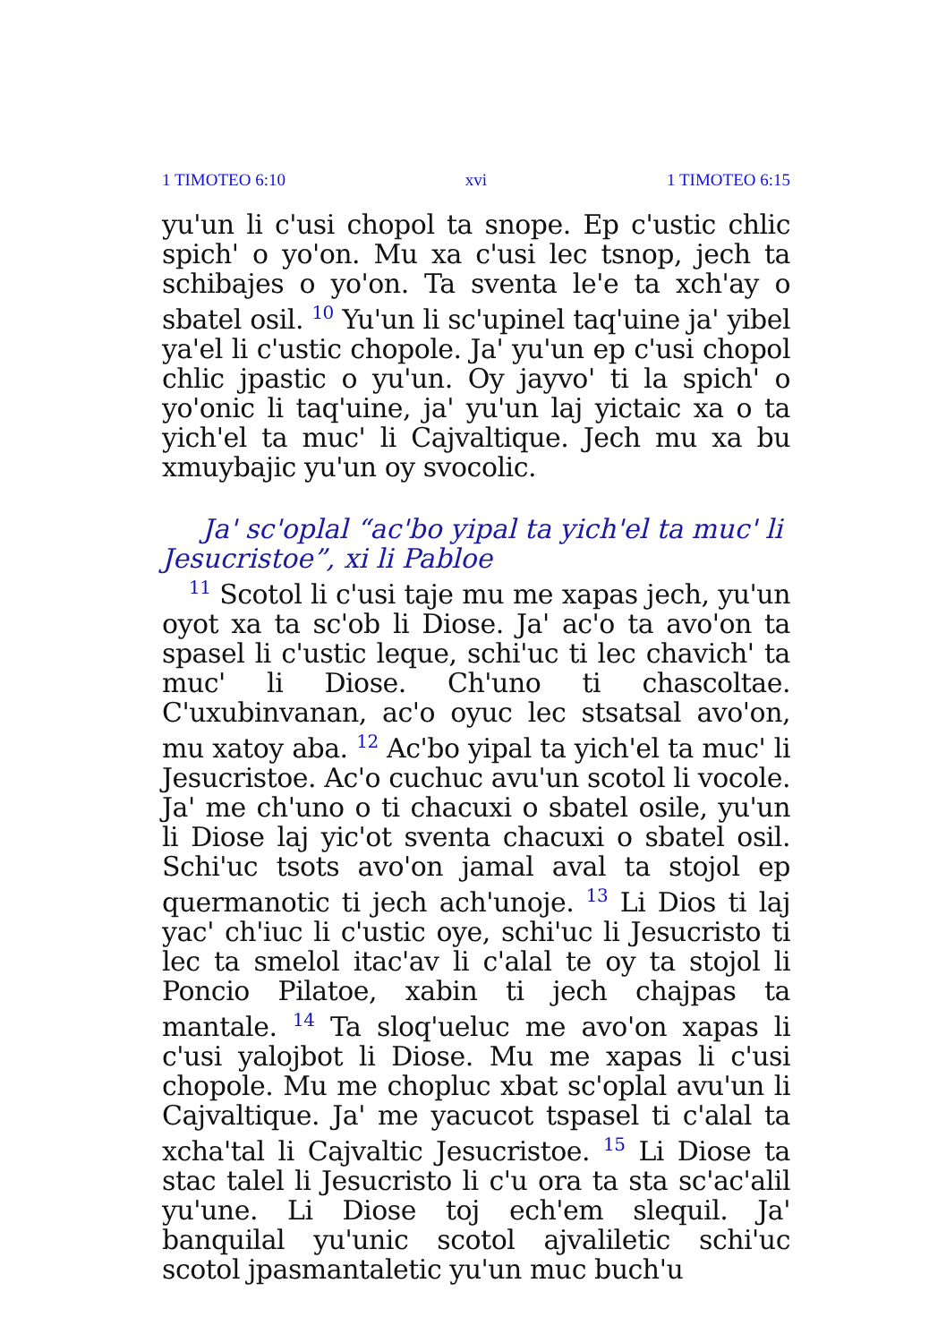1 TIMOTEO 6:10 xvi 1 TIMOTEO 6:15
yu'un li c'usi chopol ta snope. Ep c'ustic chlic spich' o yo'on. Mu xa c'usi lec tsnop, jech ta schibajes o yo'on. Ta sventa le'e ta xch'ay o sbatel osil. <sup>10</sup> Yu'un li sc'upinel taq'uine ja' yibel ya'el li c'ustic chopole. Ja' yu'un ep c'usi chopol chlic jpastic o yu'un. Oy jayvo' ti la spich' o yo'onic li taq'uine, ja' yu'un laj yictaic xa o ta yich'el ta muc' li Cajvaltique. Jech mu xa bu xmuybajic yu'un oy svocolic.
Ja' sc'oplal “ac'bo yipal ta yich'el ta muc' li Jesu­cristoe”, xi li Pabloe
<sup>11</sup> Scotol li c'usi taje mu me xapas jech, yu'un oyot xa ta sc'ob li Diose. Ja' ac'o ta avo'on ta spasel li c'ustic leque, schi'uc ti lec chavich' ta muc' li Diose. Ch'uno ti chascoltae. C'uxubinvanan, ac'o oyuc lec stsatsal avo'on, mu xatoy aba. <sup>12</sup> Ac'bo yipal ta yich'el ta muc' li Jesucristoe. Ac'o cuchuc avu'un scotol li vocole. Ja' me ch'uno o ti chacuxi o sbatel osile, yu'un li Diose laj yic'ot sventa chacuxi o sbatel osil. Schi'uc tsots avo'on jamal aval ta stojol ep quermanotic ti jech ach'unoje. <sup>13</sup> Li Dios ti laj yac' ch'iuc li c'ustic oye, schi'uc li Jesucristo ti lec ta smelol itac'av li c'alal te oy ta stojol li Poncio Pilatoe, xabin ti jech chajpas ta mantale. <sup>14</sup> Ta sloq'ueluc me avo'on xapas li c'usi yalojbot li Diose. Mu me xapas li c'usi chopole. Mu me chopluc xbat sc'oplal avu'un li Cajvaltique. Ja' me yacucot tspasel ti c'alal ta xcha'tal li Cajvaltic Jesucristoe. <sup>15</sup> Li Diose ta stac talel li Jesucristo li c'u ora ta sta sc'ac'alil yu'une. Li Diose toj ech'em slequil. Ja' banquilal yu'unic scotol ajvaliletic schi'uc scotol jpasmantaletic yu'un muc buch'u